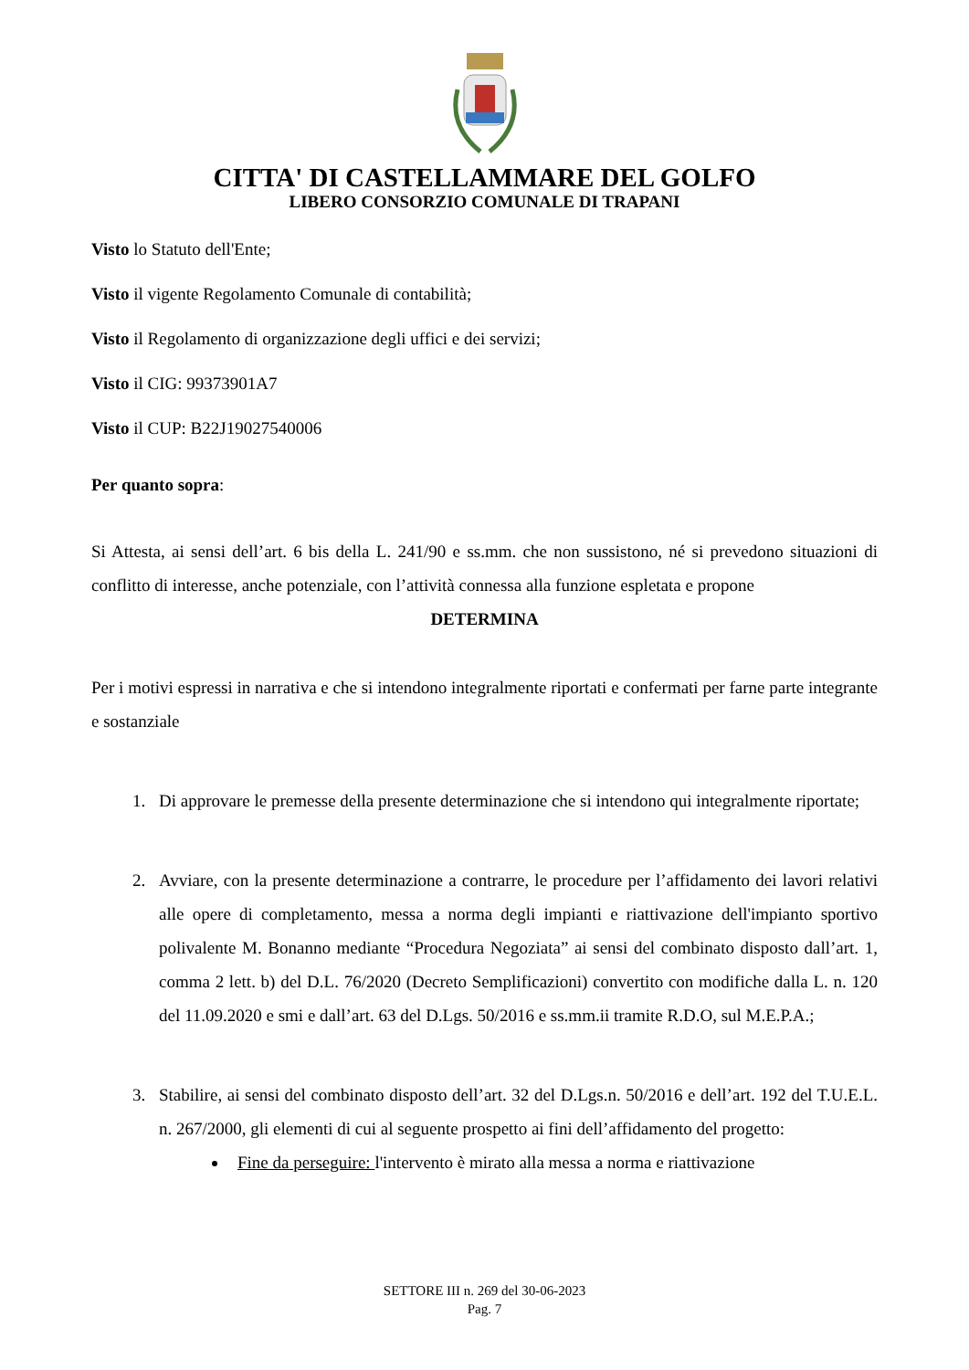CITTA' DI CASTELLAMMARE DEL GOLFO
LIBERO CONSORZIO COMUNALE DI TRAPANI
Visto lo Statuto dell'Ente;
Visto il vigente Regolamento Comunale di contabilità;
Visto il Regolamento di organizzazione degli uffici e dei servizi;
Visto il CIG: 99373901A7
Visto il CUP: B22J19027540006
Per quanto sopra:
Si Attesta, ai sensi dell’art. 6 bis della L. 241/90 e ss.mm. che non sussistono, né si prevedono situazioni di conflitto di interesse, anche potenziale, con l’attività connessa alla funzione espletata e propone
DETERMINA
Per i motivi espressi in narrativa e che si intendono integralmente riportati e confermati per farne parte integrante e sostanziale
1. Di approvare le premesse della presente determinazione che si intendono qui integralmente riportate;
2. Avviare, con la presente determinazione a contrarre, le procedure per l’affidamento dei lavori relativi alle opere di completamento, messa a norma degli impianti e riattivazione dell'impianto sportivo polivalente M. Bonanno mediante “Procedura Negoziata” ai sensi del combinato disposto dall’art. 1, comma 2 lett. b) del D.L. 76/2020 (Decreto Semplificazioni) convertito con modifiche dalla L. n. 120 del 11.09.2020 e smi e dall’art. 63 del D.Lgs. 50/2016 e ss.mm.ii tramite R.D.O, sul M.E.P.A.;
3. Stabilire, ai sensi del combinato disposto dell’art. 32 del D.Lgs.n. 50/2016 e dell’art. 192 del T.U.E.L. n. 267/2000, gli elementi di cui al seguente prospetto ai fini dell’affidamento del progetto:
Fine da perseguire: l'intervento è mirato alla messa a norma e riattivazione
SETTORE III n. 269 del 30-06-2023
Pag. 7